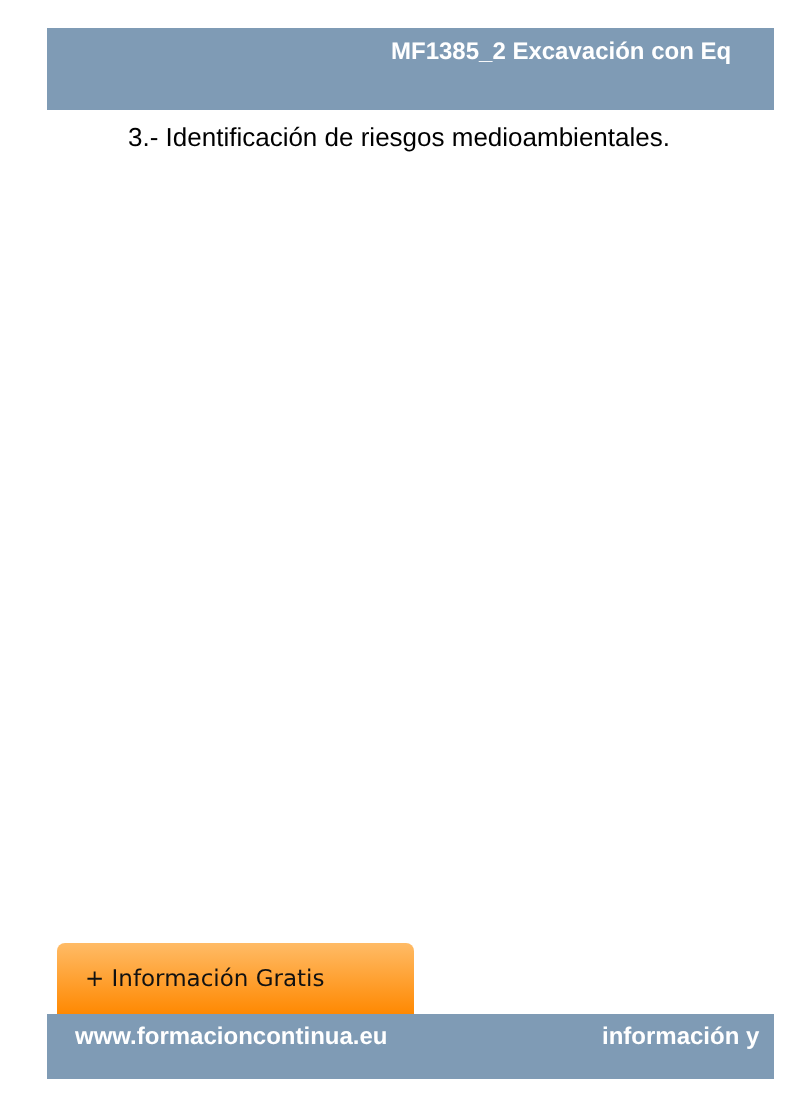MF1385_2 Excavación con Eq
3.- Identificación de riesgos medioambientales.
+ Información Gratis
www.formacioncontinua.eu información y